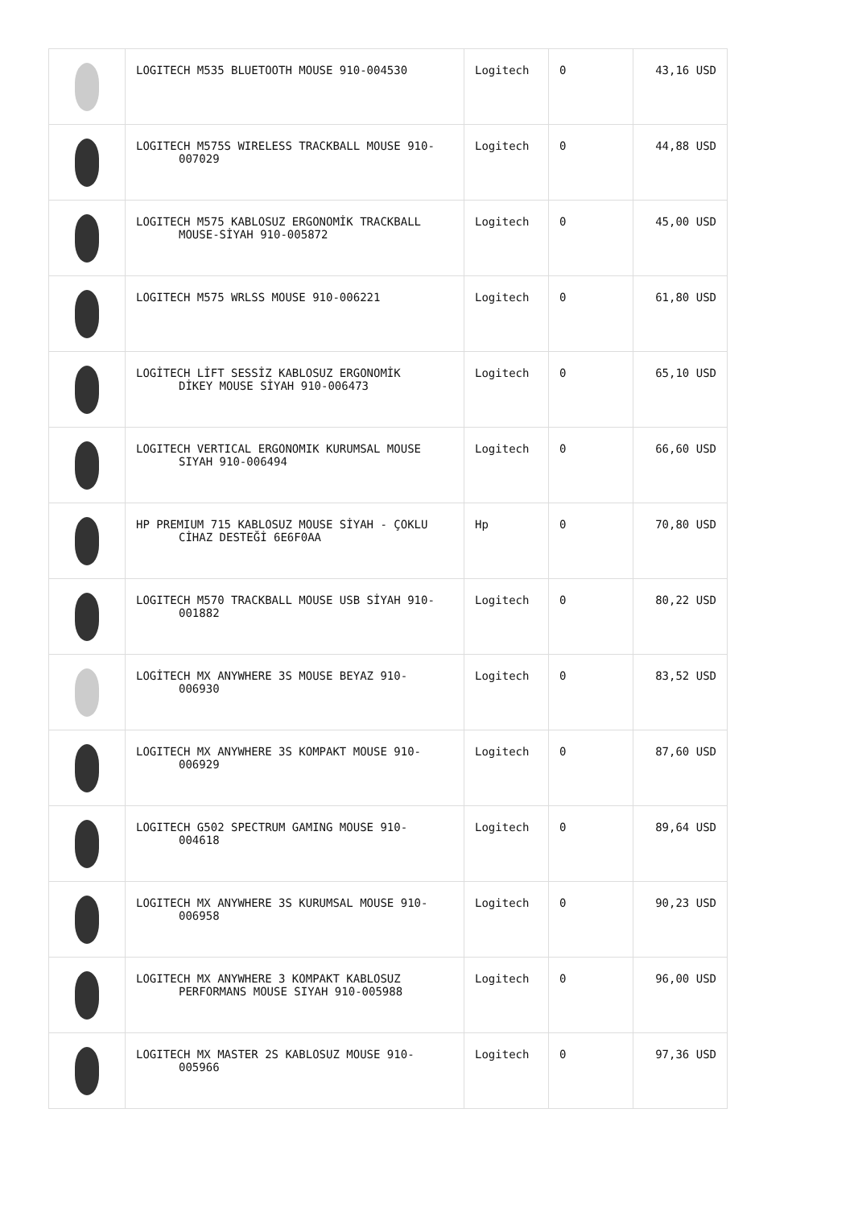| | LOGITECH M535 BLUETOOTH MOUSE 910-004530 | Logitech | 0 | 43,16 USD |
| | LOGITECH M575S WIRELESS TRACKBALL MOUSE 910- 007029 | Logitech | 0 | 44,88 USD |
| | LOGITECH M575 KABLOSUZ ERGONOMİK TRACKBALL MOUSE-SİYAH 910-005872 | Logitech | 0 | 45,00 USD |
| | LOGITECH M575 WRLSS MOUSE 910-006221 | Logitech | 0 | 61,80 USD |
| | LOGİTECH LİFT SESSİZ KABLOSUZ ERGONOMİK DİKEY MOUSE SİYAH 910-006473 | Logitech | 0 | 65,10 USD |
| | LOGITECH VERTICAL ERGONOMIK KURUMSAL MOUSE SIYAH 910-006494 | Logitech | 0 | 66,60 USD |
| | HP PREMIUM 715 KABLOSUZ MOUSE SİYAH - ÇOKLU CİHAZ DESTEĞİ 6E6F0AA | Hp | 0 | 70,80 USD |
| | LOGITECH M570 TRACKBALL MOUSE USB SİYAH 910- 001882 | Logitech | 0 | 80,22 USD |
| | LOGİTECH MX ANYWHERE 3S MOUSE BEYAZ 910- 006930 | Logitech | 0 | 83,52 USD |
| | LOGITECH MX ANYWHERE 3S KOMPAKT MOUSE 910- 006929 | Logitech | 0 | 87,60 USD |
| | LOGITECH G502 SPECTRUM GAMING MOUSE 910- 004618 | Logitech | 0 | 89,64 USD |
| | LOGITECH MX ANYWHERE 3S KURUMSAL MOUSE 910- 006958 | Logitech | 0 | 90,23 USD |
| | LOGITECH MX ANYWHERE 3 KOMPAKT KABLOSUZ PERFORMANS MOUSE SIYAH 910-005988 | Logitech | 0 | 96,00 USD |
| | LOGITECH MX MASTER 2S KABLOSUZ MOUSE 910- 005966 | Logitech | 0 | 97,36 USD |